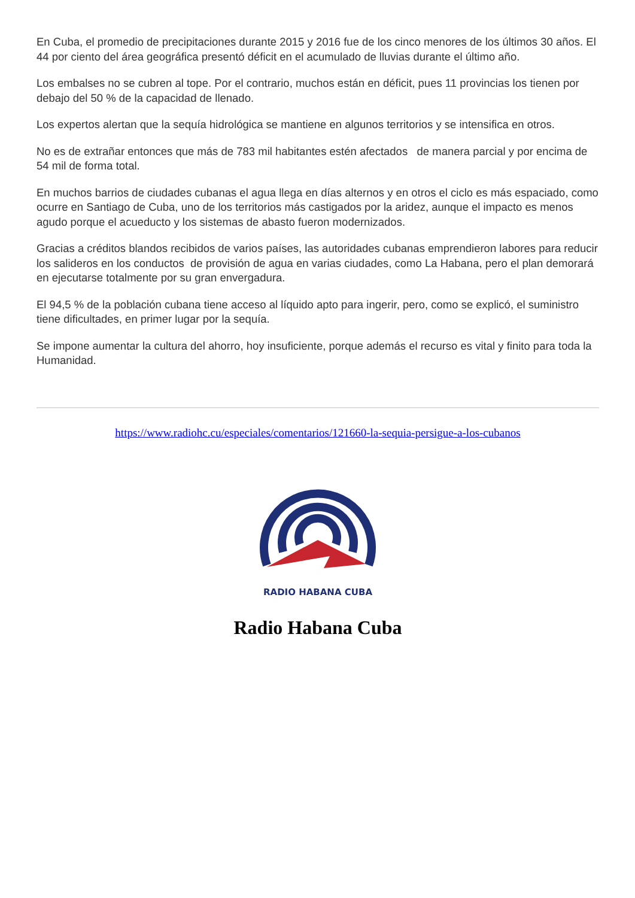En Cuba, el promedio de precipitaciones durante 2015 y 2016 fue de los cinco menores de los últimos 30 años. El 44 por ciento del área geográfica presentó déficit en el acumulado de lluvias durante el último año.
Los embalses no se cubren al tope. Por el contrario, muchos están en déficit, pues 11 provincias los tienen por debajo del 50 % de la capacidad de llenado.
Los expertos alertan que la sequía hidrológica se mantiene en algunos territorios y se intensifica en otros.
No es de extrañar entonces que más de 783 mil habitantes estén afectados de manera parcial y por encima de 54 mil de forma total.
En muchos barrios de ciudades cubanas el agua llega en días alternos y en otros el ciclo es más espaciado, como ocurre en Santiago de Cuba, uno de los territorios más castigados por la aridez, aunque el impacto es menos agudo porque el acueducto y los sistemas de abasto fueron modernizados.
Gracias a créditos blandos recibidos de varios países, las autoridades cubanas emprendieron labores para reducir los salideros en los conductos de provisión de agua en varias ciudades, como La Habana, pero el plan demorará en ejecutarse totalmente por su gran envergadura.
El 94,5 % de la población cubana tiene acceso al líquido apto para ingerir, pero, como se explicó, el suministro tiene dificultades, en primer lugar por la sequía.
Se impone aumentar la cultura del ahorro, hoy insuficiente, porque además el recurso es vital y finito para toda la Humanidad.
https://www.radiohc.cu/especiales/comentarios/121660-la-sequia-persigue-a-los-cubanos
RADIO HABANA CUBA
Radio Habana Cuba